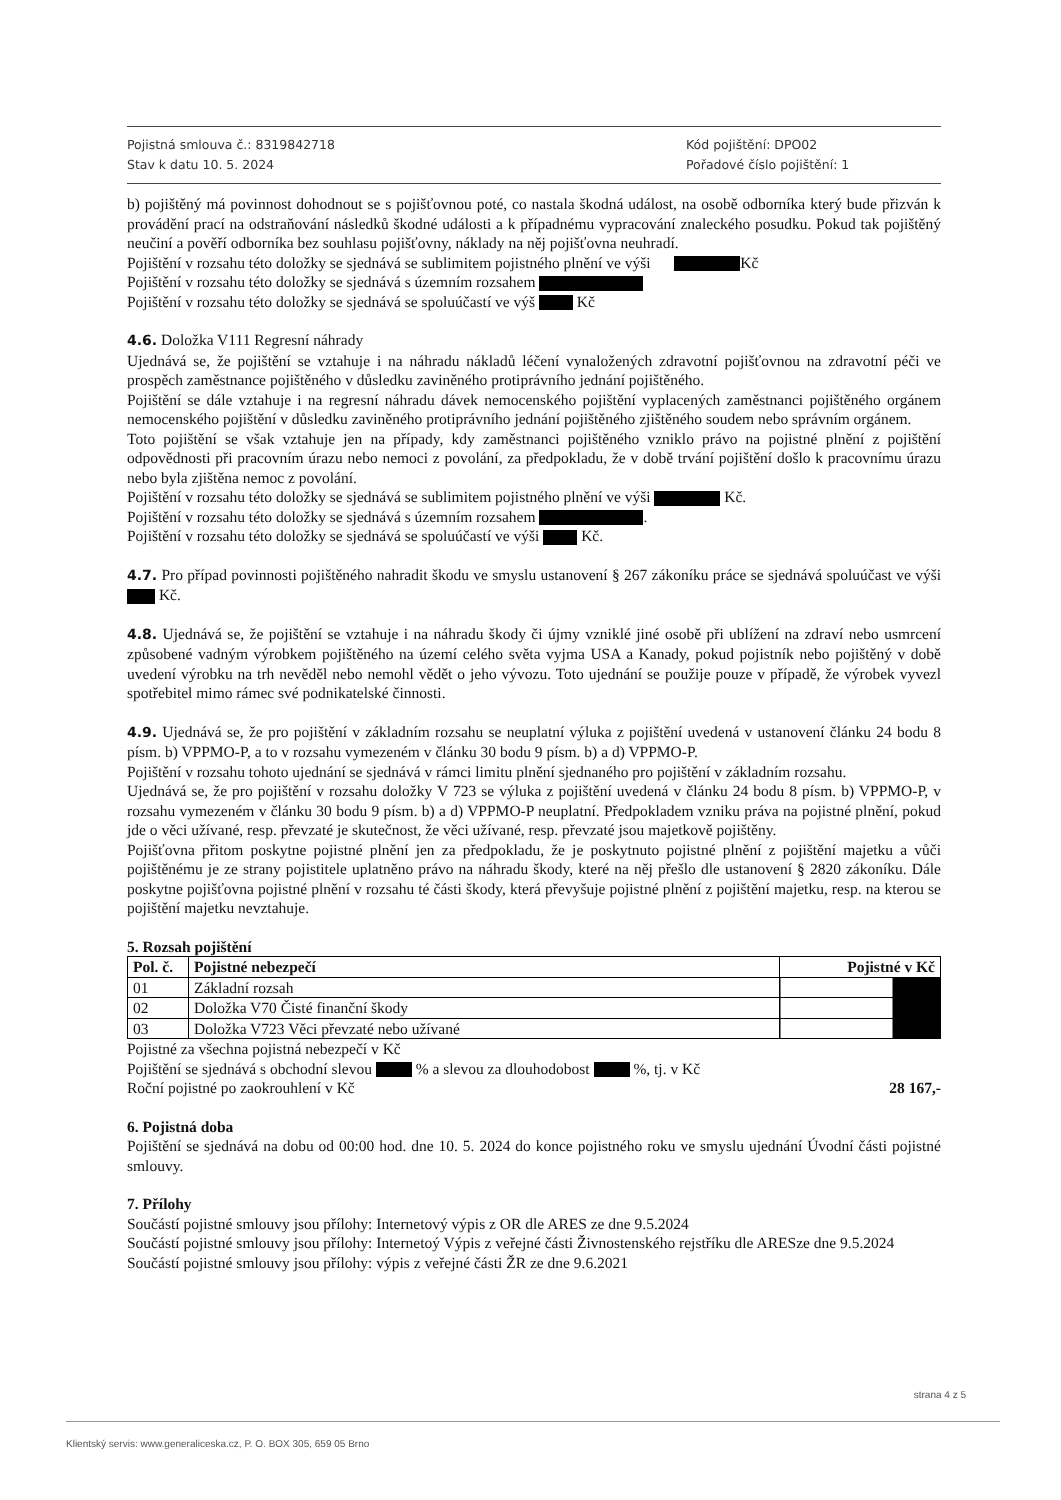Pojistná smlouva č.: 8319842718
Stav k datu 10. 5. 2024
Kód pojištění: DPO02
Pořadové číslo pojištění: 1
b) pojištěný má povinnost dohodnout se s pojišťovnou poté, co nastala škodná událost, na osobě odborníka který bude přizván k provádění prací na odstraňování následků škodné události a k případnému vypracování znaleckého posudku. Pokud tak pojištěný neučiní a pověří odborníka bez souhlasu pojišťovny, náklady na něj pojišťovna neuhradí.
Pojištění v rozsahu této doložky se sjednává se sublimitem pojistného plnění ve výši Kč
Pojištění v rozsahu této doložky se sjednává s územním rozsahem
Pojištění v rozsahu této doložky se sjednává se spoluúčastí ve výš Kč
4.6. Doložka V111 Regresní náhrady
Ujednává se, že pojištění se vztahuje i na náhradu nákladů léčení vynaložených zdravotní pojišťovnou na zdravotní péči ve prospěch zaměstnance pojištěného v důsledku zaviněného protiprávního jednání pojištěného.
Pojištění se dále vztahuje i na regresní náhradu dávek nemocenského pojištění vyplacených zaměstnanci pojištěného orgánem nemocenského pojištění v důsledku zaviněného protiprávního jednání pojištěného zjištěného soudem nebo správním orgánem.
Toto pojištění se však vztahuje jen na případy, kdy zaměstnanci pojištěného vzniklo právo na pojistné plnění z pojištění odpovědnosti při pracovním úrazu nebo nemoci z povolání, za předpokladu, že v době trvání pojištění došlo k pracovnímu úrazu nebo byla zjištěna nemoc z povolání.
Pojištění v rozsahu této doložky se sjednává se sublimitem pojistného plnění ve výši Kč.
Pojištění v rozsahu této doložky se sjednává s územním rozsahem .
Pojištění v rozsahu této doložky se sjednává se spoluúčastí ve výši Kč.
4.7. Pro případ povinnosti pojištěného nahradit škodu ve smyslu ustanovení § 267 zákoníku práce se sjednává spoluúčast ve výši Kč.
4.8. Ujednává se, že pojištění se vztahuje i na náhradu škody či újmy vzniklé jiné osobě při ublížení na zdraví nebo usmrcení způsobené vadným výrobkem pojištěného na území celého světa vyjma USA a Kanady, pokud pojistník nebo pojištěný v době uvedení výrobku na trh nevěděl nebo nemohl vědět o jeho vývozu. Toto ujednání se použije pouze v případě, že výrobek vyvezl spotřebitel mimo rámec své podnikatelské činnosti.
4.9. Ujednává se, že pro pojištění v základním rozsahu se neuplatní výluka z pojištění uvedená v ustanovení článku 24 bodu 8 písm. b) VPPMO-P, a to v rozsahu vymezeném v článku 30 bodu 9 písm. b) a d) VPPMO-P.
Pojištění v rozsahu tohoto ujednání se sjednává v rámci limitu plnění sjednaného pro pojištění v základním rozsahu.
Ujednává se, že pro pojištění v rozsahu doložky V 723 se výluka z pojištění uvedená v článku 24 bodu 8 písm. b) VPPMO-P, v rozsahu vymezeném v článku 30 bodu 9 písm. b) a d) VPPMO-P neuplatní. Předpokladem vzniku práva na pojistné plnění, pokud jde o věci užívané, resp. převzaté je skutečnost, že věci užívané, resp. převzaté jsou majetkově pojištěny.
Pojišťovna přitom poskytne pojistné plnění jen za předpokladu, že je poskytnuto pojistné plnění z pojištění majetku a vůči pojištěnému je ze strany pojistitele uplatněno právo na náhradu škody, které na něj přešlo dle ustanovení § 2820 zákoníku. Dále poskytne pojišťovna pojistné plnění v rozsahu té části škody, která převyšuje pojistné plnění z pojištění majetku, resp. na kterou se pojištění majetku nevztahuje.
5. Rozsah pojištění
| Pol. č. | Pojistné nebezpečí | Pojistné v Kč |
| --- | --- | --- |
| 01 | Základní rozsah | |
| 02 | Doložka V70 Čisté finanční škody | |
| 03 | Doložka V723 Věci převzaté nebo užívané | |
Pojistné za všechna pojistná nebezpečí v Kč
Pojištění se sjednává s obchodní slevou % a slevou za dlouhodobost %, tj. v Kč
Roční pojistné po zaokrouhlení v Kč 28 167,-
6. Pojistná doba
Pojištění se sjednává na dobu od 00:00 hod. dne 10. 5. 2024 do konce pojistného roku ve smyslu ujednání Úvodní části pojistné smlouvy.
7. Přílohy
Součástí pojistné smlouvy jsou přílohy: Internetový výpis z OR dle ARES ze dne 9.5.2024
Součástí pojistné smlouvy jsou přílohy: Internetoý Výpis z veřejné části Živnostenského rejstříku dle ARESze dne 9.5.2024
Součástí pojistné smlouvy jsou přílohy: výpis z veřejné části ŽR ze dne 9.6.2021
strana 4 z 5
Klientský servis: www.generaliceska.cz, P. O. BOX 305, 659 05 Brno